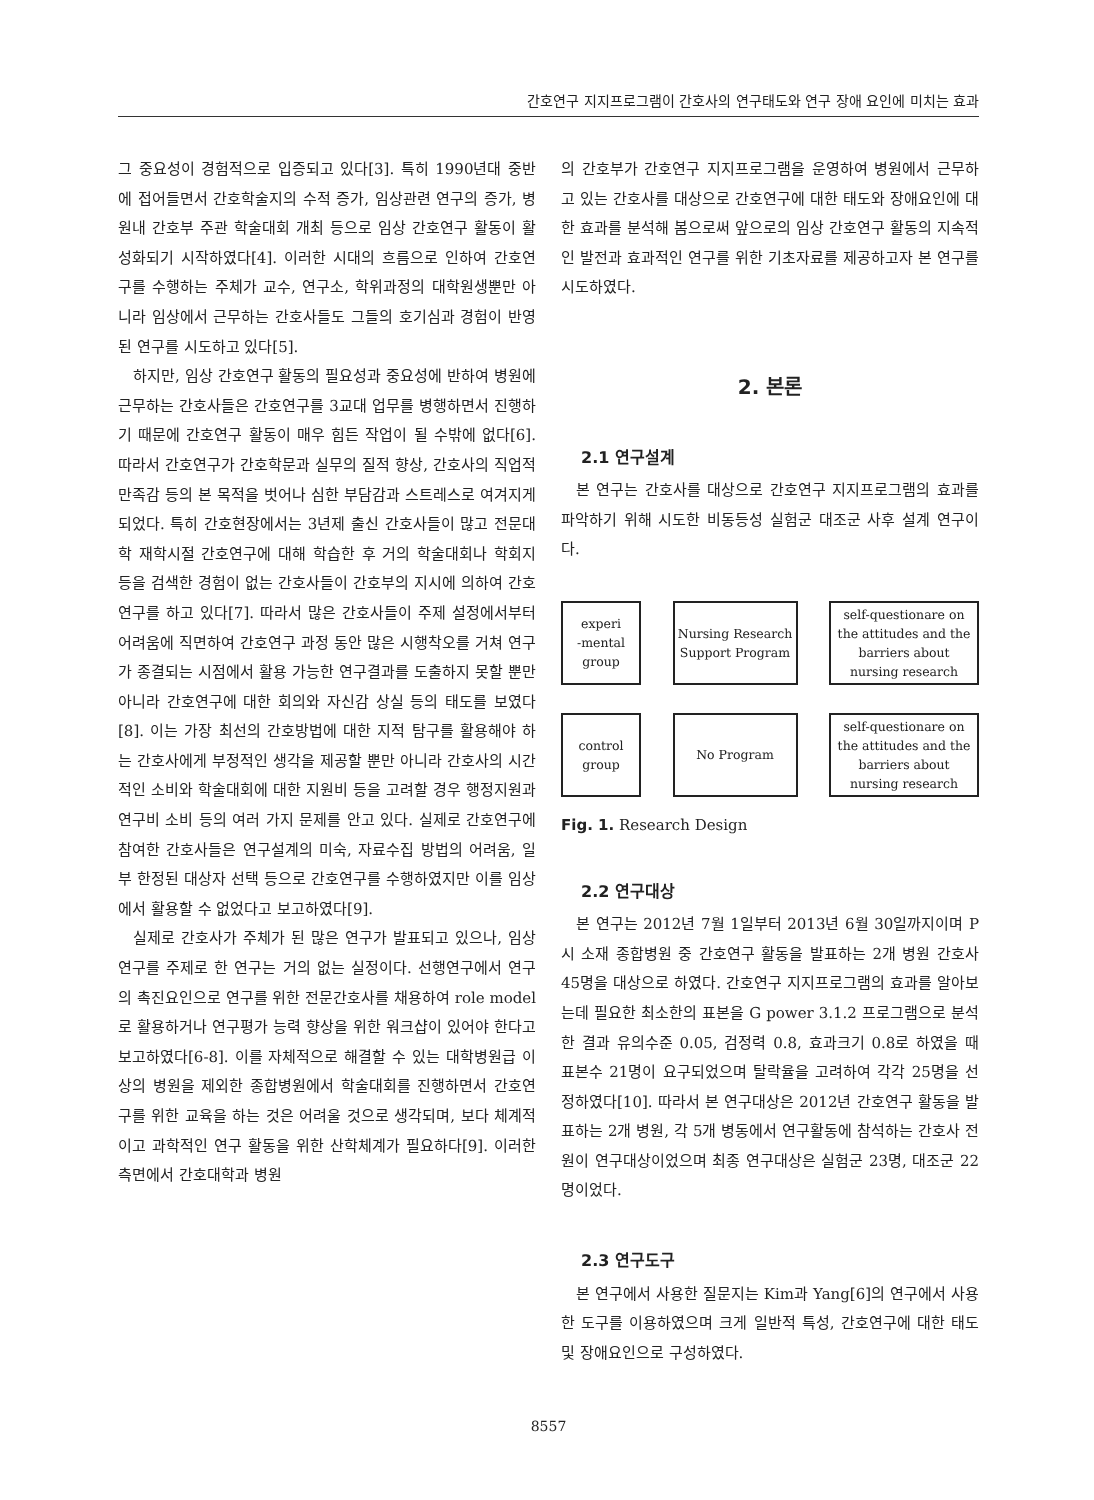간호연구 지지프로그램이 간호사의 연구태도와 연구 장애 요인에 미치는 효과
그 중요성이 경험적으로 입증되고 있다[3]. 특히 1990년대 중반에 접어들면서 간호학술지의 수적 증가, 임상관련 연구의 증가, 병원내 간호부 주관 학술대회 개최 등으로 임상 간호연구 활동이 활성화되기 시작하였다[4]. 이러한 시대의 흐름으로 인하여 간호연구를 수행하는 주체가 교수, 연구소, 학위과정의 대학원생뿐만 아니라 임상에서 근무하는 간호사들도 그들의 호기심과 경험이 반영된 연구를 시도하고 있다[5].
하지만, 임상 간호연구 활동의 필요성과 중요성에 반하여 병원에 근무하는 간호사들은 간호연구를 3교대 업무를 병행하면서 진행하기 때문에 간호연구 활동이 매우 힘든 작업이 될 수밖에 없다[6]. 따라서 간호연구가 간호학문과 실무의 질적 향상, 간호사의 직업적 만족감 등의 본 목적을 벗어나 심한 부담감과 스트레스로 여겨지게 되었다. 특히 간호현장에서는 3년제 출신 간호사들이 많고 전문대학 재학시절 간호연구에 대해 학습한 후 거의 학술대회나 학회지 등을 검색한 경험이 없는 간호사들이 간호부의 지시에 의하여 간호연구를 하고 있다[7]. 따라서 많은 간호사들이 주제 설정에서부터 어려움에 직면하여 간호연구 과정 동안 많은 시행착오를 거쳐 연구가 종결되는 시점에서 활용 가능한 연구결과를 도출하지 못할 뿐만 아니라 간호연구에 대한 회의와 자신감 상실 등의 태도를 보였다[8]. 이는 가장 최선의 간호방법에 대한 지적 탐구를 활용해야 하는 간호사에게 부정적인 생각을 제공할 뿐만 아니라 간호사의 시간적인 소비와 학술대회에 대한 지원비 등을 고려할 경우 행정지원과 연구비 소비 등의 여러 가지 문제를 안고 있다. 실제로 간호연구에 참여한 간호사들은 연구설계의 미숙, 자료수집 방법의 어려움, 일부 한정된 대상자 선택 등으로 간호연구를 수행하였지만 이를 임상에서 활용할 수 없었다고 보고하였다[9].
실제로 간호사가 주체가 된 많은 연구가 발표되고 있으나, 임상연구를 주제로 한 연구는 거의 없는 실정이다. 선행연구에서 연구의 촉진요인으로 연구를 위한 전문간호사를 채용하여 role model로 활용하거나 연구평가 능력 향상을 위한 워크샵이 있어야 한다고 보고하였다[6-8]. 이를 자체적으로 해결할 수 있는 대학병원급 이상의 병원을 제외한 종합병원에서 학술대회를 진행하면서 간호연구를 위한 교육을 하는 것은 어려울 것으로 생각되며, 보다 체계적이고 과학적인 연구 활동을 위한 산학체계가 필요하다[9]. 이러한 측면에서 간호대학과 병원
의 간호부가 간호연구 지지프로그램을 운영하여 병원에서 근무하고 있는 간호사를 대상으로 간호연구에 대한 태도와 장애요인에 대한 효과를 분석해 봄으로써 앞으로의 임상 간호연구 활동의 지속적인 발전과 효과적인 연구를 위한 기초자료를 제공하고자 본 연구를 시도하였다.
2. 본론
2.1 연구설계
본 연구는 간호사를 대상으로 간호연구 지지프로그램의 효과를 파악하기 위해 시도한 비동등성 실험군 대조군 사후 설계 연구이다.
experi
-mental
group
Nursing Research
Support Program
self-questionare on
the attitudes and the
barriers about
nursing research
control
group
No Program
self-questionare on
the attitudes and the
barriers about
nursing research
Fig. 1. Research Design
2.2 연구대상
본 연구는 2012년 7월 1일부터 2013년 6월 30일까지이며 P시 소재 종합병원 중 간호연구 활동을 발표하는 2개 병원 간호사 45명을 대상으로 하였다. 간호연구 지지프로그램의 효과를 알아보는데 필요한 최소한의 표본을 G power 3.1.2 프로그램으로 분석한 결과 유의수준 0.05, 검정력 0.8, 효과크기 0.8로 하였을 때 표본수 21명이 요구되었으며 탈락율을 고려하여 각각 25명을 선정하였다[10]. 따라서 본 연구대상은 2012년 간호연구 활동을 발표하는 2개 병원, 각 5개 병동에서 연구활동에 참석하는 간호사 전원이 연구대상이었으며 최종 연구대상은 실험군 23명, 대조군 22명이었다.
2.3 연구도구
본 연구에서 사용한 질문지는 Kim과 Yang[6]의 연구에서 사용한 도구를 이용하였으며 크게 일반적 특성, 간호연구에 대한 태도 및 장애요인으로 구성하였다.
8557